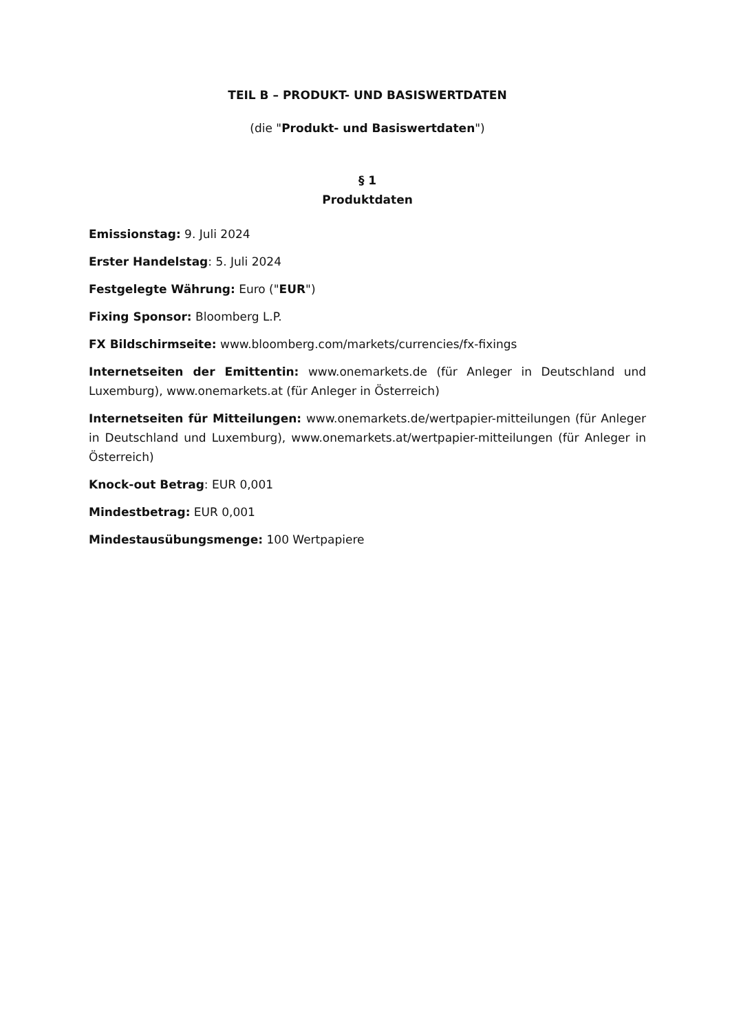TEIL B – PRODUKT- UND BASISWERTDATEN
(die "Produkt- und Basiswertdaten")
§ 1
Produktdaten
Emissionstag: 9. Juli 2024
Erster Handelstag: 5. Juli 2024
Festgelegte Währung: Euro ("EUR")
Fixing Sponsor: Bloomberg L.P.
FX Bildschirmseite: www.bloomberg.com/markets/currencies/fx-fixings
Internetseiten der Emittentin: www.onemarkets.de (für Anleger in Deutschland und Luxemburg), www.onemarkets.at (für Anleger in Österreich)
Internetseiten für Mitteilungen: www.onemarkets.de/wertpapier-mitteilungen (für Anleger in Deutschland und Luxemburg), www.onemarkets.at/wertpapier-mitteilungen (für Anleger in Österreich)
Knock-out Betrag: EUR 0,001
Mindestbetrag: EUR 0,001
Mindestausübungsmenge: 100 Wertpapiere